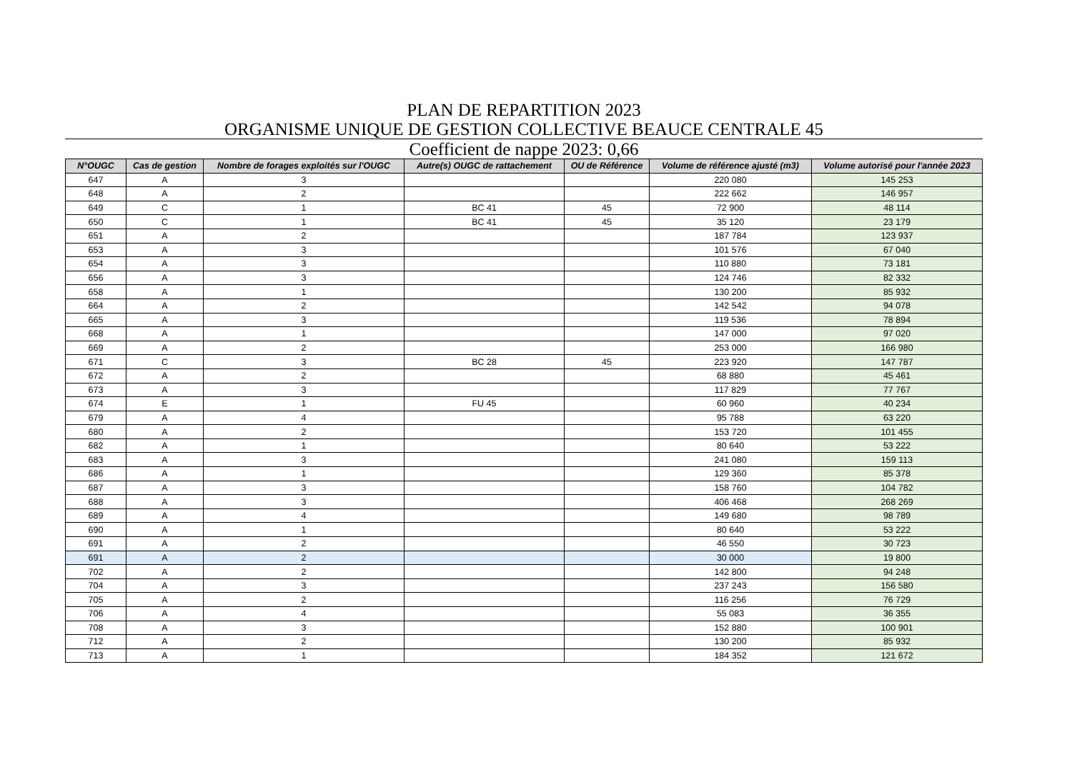PLAN DE REPARTITION 2023
ORGANISME UNIQUE DE GESTION COLLECTIVE BEAUCE CENTRALE 45
Coefficient de nappe 2023: 0,66
| N°OUGC | Cas de gestion | Nombre de forages exploités sur l'OUGC | Autre(s) OUGC de rattachement | OU de Référence | Volume de référence ajusté (m3) | Volume autorisé pour l'année 2023 |
| --- | --- | --- | --- | --- | --- | --- |
| 647 | A | 3 | | | 220 080 | 145 253 |
| 648 | A | 2 | | | 222 662 | 146 957 |
| 649 | C | 1 | BC 41 | 45 | 72 900 | 48 114 |
| 650 | C | 1 | BC 41 | 45 | 35 120 | 23 179 |
| 651 | A | 2 | | | 187 784 | 123 937 |
| 653 | A | 3 | | | 101 576 | 67 040 |
| 654 | A | 3 | | | 110 880 | 73 181 |
| 656 | A | 3 | | | 124 746 | 82 332 |
| 658 | A | 1 | | | 130 200 | 85 932 |
| 664 | A | 2 | | | 142 542 | 94 078 |
| 665 | A | 3 | | | 119 536 | 78 894 |
| 668 | A | 1 | | | 147 000 | 97 020 |
| 669 | A | 2 | | | 253 000 | 166 980 |
| 671 | C | 3 | BC 28 | 45 | 223 920 | 147 787 |
| 672 | A | 2 | | | 68 880 | 45 461 |
| 673 | A | 3 | | | 117 829 | 77 767 |
| 674 | E | 1 | FU 45 | | 60 960 | 40 234 |
| 679 | A | 4 | | | 95 788 | 63 220 |
| 680 | A | 2 | | | 153 720 | 101 455 |
| 682 | A | 1 | | | 80 640 | 53 222 |
| 683 | A | 3 | | | 241 080 | 159 113 |
| 686 | A | 1 | | | 129 360 | 85 378 |
| 687 | A | 3 | | | 158 760 | 104 782 |
| 688 | A | 3 | | | 406 468 | 268 269 |
| 689 | A | 4 | | | 149 680 | 98 789 |
| 690 | A | 1 | | | 80 640 | 53 222 |
| 691 | A | 2 | | | 46 550 | 30 723 |
| 691 | A | 2 | | | 30 000 | 19 800 |
| 702 | A | 2 | | | 142 800 | 94 248 |
| 704 | A | 3 | | | 237 243 | 156 580 |
| 705 | A | 2 | | | 116 256 | 76 729 |
| 706 | A | 4 | | | 55 083 | 36 355 |
| 708 | A | 3 | | | 152 880 | 100 901 |
| 712 | A | 2 | | | 130 200 | 85 932 |
| 713 | A | 1 | | | 184 352 | 121 672 |